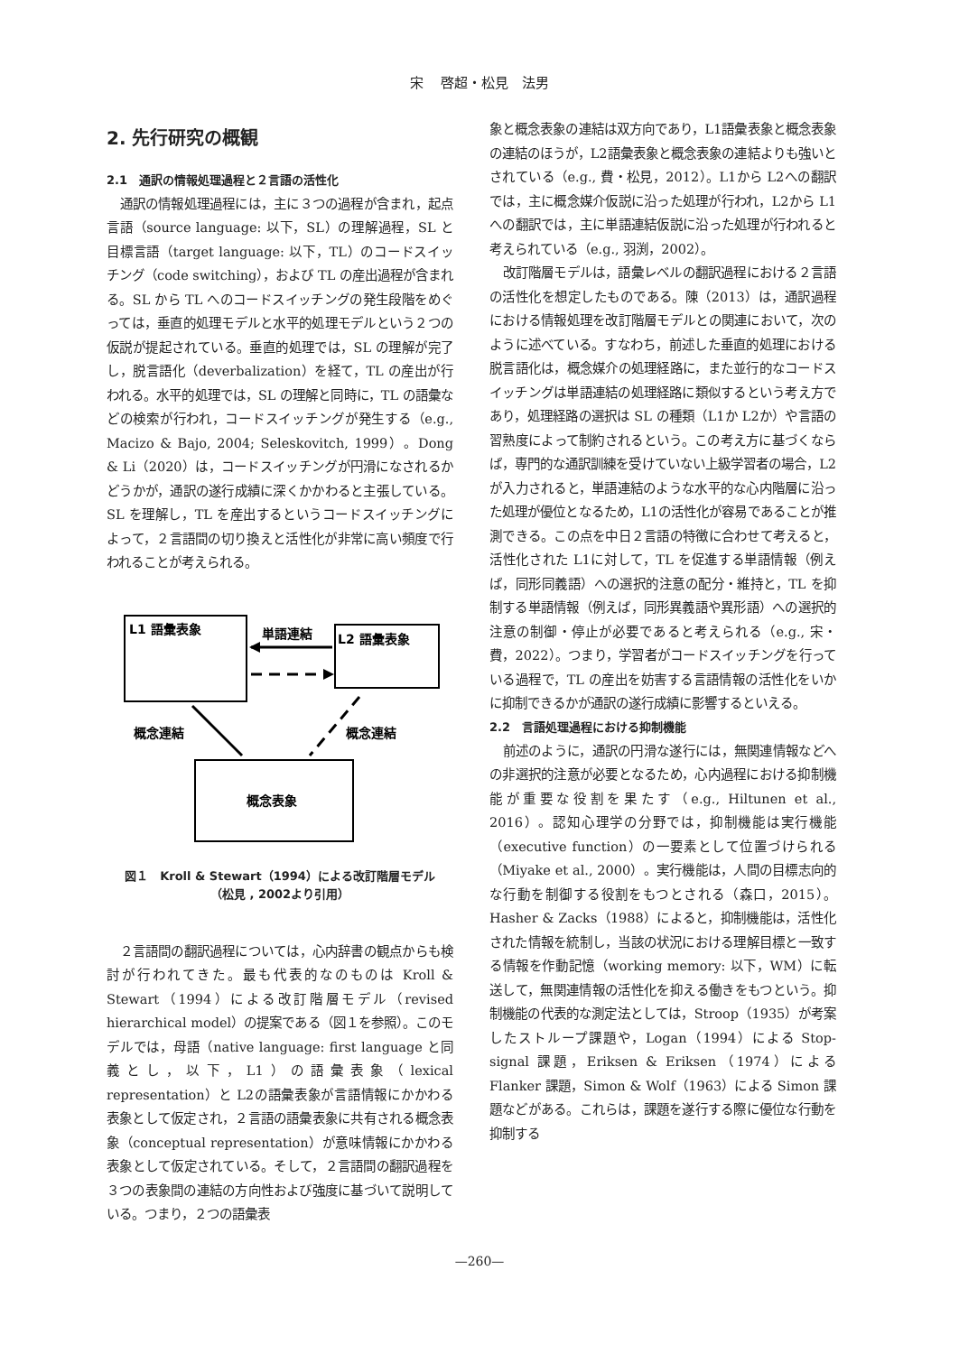宋　 啓超・松見　法男
2. 先行研究の概観
2.1　通訳の情報処理過程と２言語の活性化
通訳の情報処理過程には，主に３つの過程が含まれ，起点言語（source language: 以下，SL）の理解過程，SL と目標言語（target language: 以下，TL）のコードスイッチング（code switching），および TL の産出過程が含まれる。SL から TL へのコードスイッチングの発生段階をめぐっては，垂直的処理モデルと水平的処理モデルという２つの仮説が提起されている。垂直的処理では，SL の理解が完了し，脱言語化（deverbalization）を経て，TL の産出が行われる。水平的処理では，SL の理解と同時に，TL の語彙などの検索が行われ，コードスイッチングが発生する（e.g., Macizo & Bajo, 2004; Seleskovitch, 1999）。Dong & Li（2020）は，コードスイッチングが円滑になされるかどうかが，通訳の遂行成績に深くかかわると主張している。SL を理解し，TL を産出するというコードスイッチングによって，２言語間の切り換えと活性化が非常に高い頻度で行われることが考えられる。
L1 語彙表象
L2 語彙表象
単語連結
概念表象
概念連結
概念連結
図１　Kroll & Stewart（1994）による改訂階層モデル
（松見 , 2002より引用）
２言語間の翻訳過程については，心内辞書の観点からも検討が行われてきた。最も代表的なのものは Kroll & Stewart（1994）による改訂階層モデル（revised hierarchical model）の提案である（図１を参照）。このモデルでは，母語（native language: first language と同義とし，以下，L1）の語彙表象（lexical representation）と L2の語彙表象が言語情報にかかわる表象として仮定され，２言語の語彙表象に共有される概念表象（conceptual representation）が意味情報にかかわる表象として仮定されている。そして，２言語間の翻訳過程を３つの表象間の連結の方向性および強度に基づいて説明している。つまり，２つの語彙表
象と概念表象の連結は双方向であり，L1語彙表象と概念表象の連結のほうが，L2語彙表象と概念表象の連結よりも強いとされている（e.g., 費・松見，2012）。L1から L2への翻訳では，主に概念媒介仮説に沿った処理が行われ，L2から L1への翻訳では，主に単語連結仮説に沿った処理が行われると考えられている（e.g., 羽渕，2002）。
改訂階層モデルは，語彙レベルの翻訳過程における２言語の活性化を想定したものである。陳（2013）は，通訳過程における情報処理を改訂階層モデルとの関連において，次のように述べている。すなわち，前述した垂直的処理における脱言語化は，概念媒介の処理経路に，また並行的なコードスイッチングは単語連結の処理経路に類似するという考え方であり，処理経路の選択は SL の種類（L1か L2か）や言語の習熟度によって制約されるという。この考え方に基づくならば，専門的な通訳訓練を受けていない上級学習者の場合，L2が入力されると，単語連結のような水平的な心内階層に沿った処理が優位となるため，L1の活性化が容易であることが推測できる。この点を中日２言語の特徴に合わせて考えると，活性化された L1に対して，TL を促進する単語情報（例えば，同形同義語）への選択的注意の配分・維持と，TL を抑制する単語情報（例えば，同形異義語や異形語）への選択的注意の制御・停止が必要であると考えられる（e.g., 宋・費，2022）。つまり，学習者がコードスイッチングを行っている過程で，TL の産出を妨害する言語情報の活性化をいかに抑制できるかが通訳の遂行成績に影響するといえる。
2.2　言語処理過程における抑制機能
前述のように，通訳の円滑な遂行には，無関連情報などへの非選択的注意が必要となるため，心内過程における抑制機能が重要な役割を果たす（e.g., Hiltunen et al., 2016）。認知心理学の分野では，抑制機能は実行機能（executive function）の一要素として位置づけられる（Miyake et al., 2000）。実行機能は，人間の目標志向的な行動を制御する役割をもつとされる（森口，2015）。Hasher & Zacks（1988）によると，抑制機能は，活性化された情報を統制し，当該の状況における理解目標と一致する情報を作動記憶（working memory: 以下，WM）に転送して，無関連情報の活性化を抑える働きをもつという。抑制機能の代表的な測定法としては，Stroop（1935）が考案したストループ課題や，Logan（1994）による Stop-signal 課題，Eriksen & Eriksen（1974）による Flanker 課題，Simon & Wolf（1963）による Simon 課題などがある。これらは，課題を遂行する際に優位な行動を抑制する
—260—